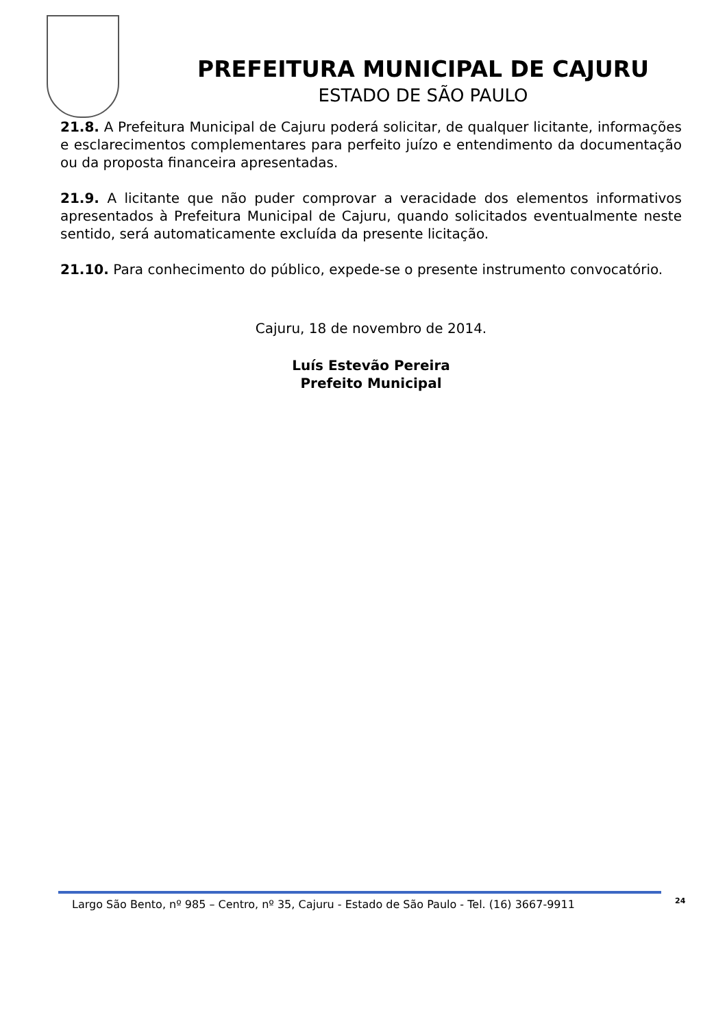PREFEITURA MUNICIPAL DE CAJURU
ESTADO DE SÃO PAULO
21.8. A Prefeitura Municipal de Cajuru poderá solicitar, de qualquer licitante, informações e esclarecimentos complementares para perfeito juízo e entendimento da documentação ou da proposta financeira apresentadas.
21.9. A licitante que não puder comprovar a veracidade dos elementos informativos apresentados à Prefeitura Municipal de Cajuru, quando solicitados eventualmente neste sentido, será automaticamente excluída da presente licitação.
21.10. Para conhecimento do público, expede-se o presente instrumento convocatório.
Cajuru, 18 de novembro de 2014.
Luís Estevão Pereira
Prefeito Municipal
Largo São Bento, nº 985 – Centro, nº 35, Cajuru - Estado de São Paulo - Tel. (16) 3667-9911
24